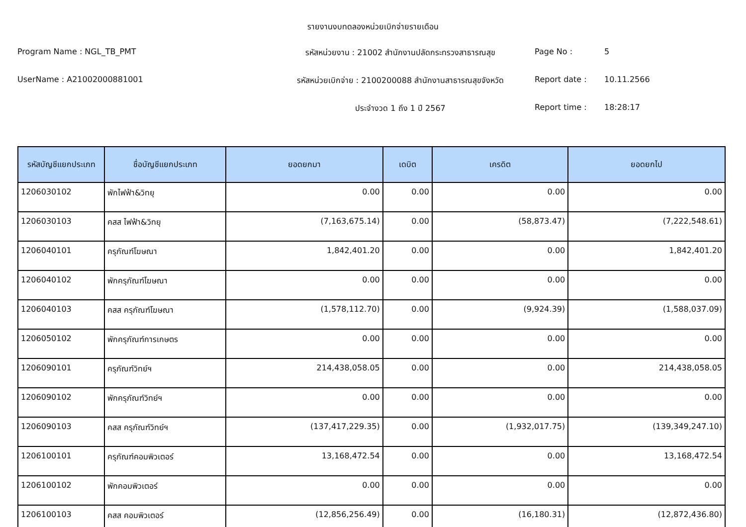รายงานงบทดลองหน่วยเบิกจ่ายรายเดือน
Program Name : NGL_TB_PMT
รหัสหน่วยงาน : 21002 สำนักงานปลัดกระทรวงสาธารณสุข
Page No :
5
UserName : A21002000881001
รหัสหน่วยเบิกจ่าย : 2100200088 สำนักงานสาธารณสุขจังหวัด
Report date :
10.11.2566
ประจำงวด 1 ถึง 1 ปี 2567
Report time :
18:28:17
| รหัสบัญชีแยกประเภท | ชื่อบัญชีแยกประเภท | ยอดยกมา | เดบิต | เครดิต | ยอดยกไป |
| --- | --- | --- | --- | --- | --- |
| 1206030102 | พักไฟฟ้า&วิทยุ | 0.00 | 0.00 | 0.00 | 0.00 |
| 1206030103 | คสส ไฟฟ้า&วิทยุ | (7,163,675.14) | 0.00 | (58,873.47) | (7,222,548.61) |
| 1206040101 | ครุภัณฑ์โฆษณา | 1,842,401.20 | 0.00 | 0.00 | 1,842,401.20 |
| 1206040102 | พักครุภัณฑ์โฆษณา | 0.00 | 0.00 | 0.00 | 0.00 |
| 1206040103 | คสส ครุภัณฑ์โฆษณา | (1,578,112.70) | 0.00 | (9,924.39) | (1,588,037.09) |
| 1206050102 | พักครุภัณฑ์การเกษตร | 0.00 | 0.00 | 0.00 | 0.00 |
| 1206090101 | ครุภัณฑ์วิทย์ฯ | 214,438,058.05 | 0.00 | 0.00 | 214,438,058.05 |
| 1206090102 | พักครุภัณฑ์วิทย์ฯ | 0.00 | 0.00 | 0.00 | 0.00 |
| 1206090103 | คสส ครุภัณฑ์วิทย์ฯ | (137,417,229.35) | 0.00 | (1,932,017.75) | (139,349,247.10) |
| 1206100101 | ครุภัณฑ์คอมพิวเตอร์ | 13,168,472.54 | 0.00 | 0.00 | 13,168,472.54 |
| 1206100102 | พักคอมพิวเตอร์ | 0.00 | 0.00 | 0.00 | 0.00 |
| 1206100103 | คสส คอมพิวเตอร์ | (12,856,256.49) | 0.00 | (16,180.31) | (12,872,436.80) |